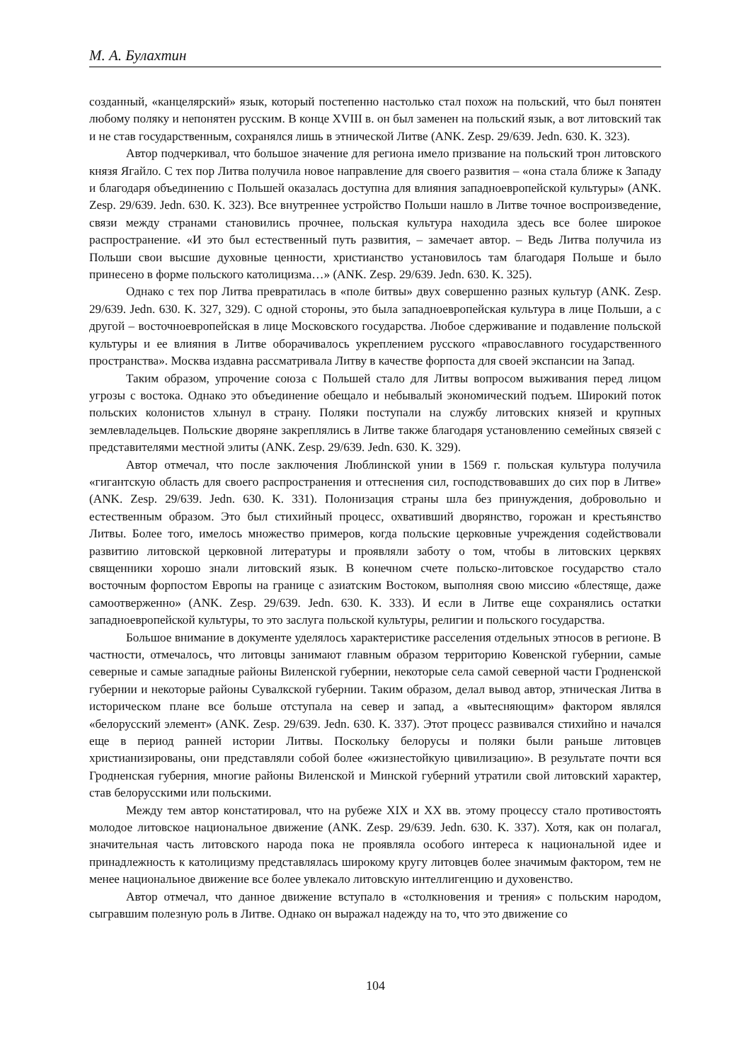М. А. Булахтин
созданный, «канцелярский» язык, который постепенно настолько стал похож на польский, что был понятен любому поляку и непонятен русским. В конце XVIII в. он был заменен на польский язык, а вот литовский так и не став государственным, сохранялся лишь в этнической Литве (ANK. Zesp. 29/639. Jedn. 630. K. 323).
Автор подчеркивал, что большое значение для региона имело призвание на польский трон литовского князя Ягайло. С тех пор Литва получила новое направление для своего развития – «она стала ближе к Западу и благодаря объединению с Польшей оказалась доступна для влияния западноевропейской культуры» (ANK. Zesp. 29/639. Jedn. 630. K. 323). Все внутреннее устройство Польши нашло в Литве точное воспроизведение, связи между странами становились прочнее, польская культура находила здесь все более широкое распространение. «И это был естественный путь развития, – замечает автор. – Ведь Литва получила из Польши свои высшие духовные ценности, христианство установилось там благодаря Польше и было принесено в форме польского католицизма…» (ANK. Zesp. 29/639. Jedn. 630. K. 325).
Однако с тех пор Литва превратилась в «поле битвы» двух совершенно разных культур (ANK. Zesp. 29/639. Jedn. 630. K. 327, 329). С одной стороны, это была западноевропейская культура в лице Польши, а с другой – восточноевропейская в лице Московского государства. Любое сдерживание и подавление польской культуры и ее влияния в Литве оборачивалось укреплением русского «православного государственного пространства». Москва издавна рассматривала Литву в качестве форпоста для своей экспансии на Запад.
Таким образом, упрочение союза с Польшей стало для Литвы вопросом выживания перед лицом угрозы с востока. Однако это объединение обещало и небывалый экономический подъем. Широкий поток польских колонистов хлынул в страну. Поляки поступали на службу литовских князей и крупных землевладельцев. Польские дворяне закреплялись в Литве также благодаря установлению семейных связей с представителями местной элиты (ANK. Zesp. 29/639. Jedn. 630. K. 329).
Автор отмечал, что после заключения Люблинской унии в 1569 г. польская культура получила «гигантскую область для своего распространения и оттеснения сил, господствовавших до сих пор в Литве» (ANK. Zesp. 29/639. Jedn. 630. K. 331). Полонизация страны шла без принуждения, добровольно и естественным образом. Это был стихийный процесс, охвативший дворянство, горожан и крестьянство Литвы. Более того, имелось множество примеров, когда польские церковные учреждения содействовали развитию литовской церковной литературы и проявляли заботу о том, чтобы в литовских церквях священники хорошо знали литовский язык. В конечном счете польско-литовское государство стало восточным форпостом Европы на границе с азиатским Востоком, выполняя свою миссию «блестяще, даже самоотверженно» (ANK. Zesp. 29/639. Jedn. 630. K. 333). И если в Литве еще сохранялись остатки западноевропейской культуры, то это заслуга польской культуры, религии и польского государства.
Большое внимание в документе уделялось характеристике расселения отдельных этносов в регионе. В частности, отмечалось, что литовцы занимают главным образом территорию Ковенской губернии, самые северные и самые западные районы Виленской губернии, некоторые села самой северной части Гродненской губернии и некоторые районы Сувалкской губернии. Таким образом, делал вывод автор, этническая Литва в историческом плане все больше отступала на север и запад, а «вытесняющим» фактором являлся «белорусский элемент» (ANK. Zesp. 29/639. Jedn. 630. K. 337). Этот процесс развивался стихийно и начался еще в период ранней истории Литвы. Поскольку белорусы и поляки были раньше литовцев христианизированы, они представляли собой более «жизнестойкую цивилизацию». В результате почти вся Гродненская губерния, многие районы Виленской и Минской губерний утратили свой литовский характер, став белорусскими или польскими.
Между тем автор констатировал, что на рубеже XIX и XX вв. этому процессу стало противостоять молодое литовское национальное движение (ANK. Zesp. 29/639. Jedn. 630. K. 337). Хотя, как он полагал, значительная часть литовского народа пока не проявляла особого интереса к национальной идее и принадлежность к католицизму представлялась широкому кругу литовцев более значимым фактором, тем не менее национальное движение все более увлекало литовскую интеллигенцию и духовенство.
Автор отмечал, что данное движение вступало в «столкновения и трения» с польским народом, сыгравшим полезную роль в Литве. Однако он выражал надежду на то, что это движение со
104